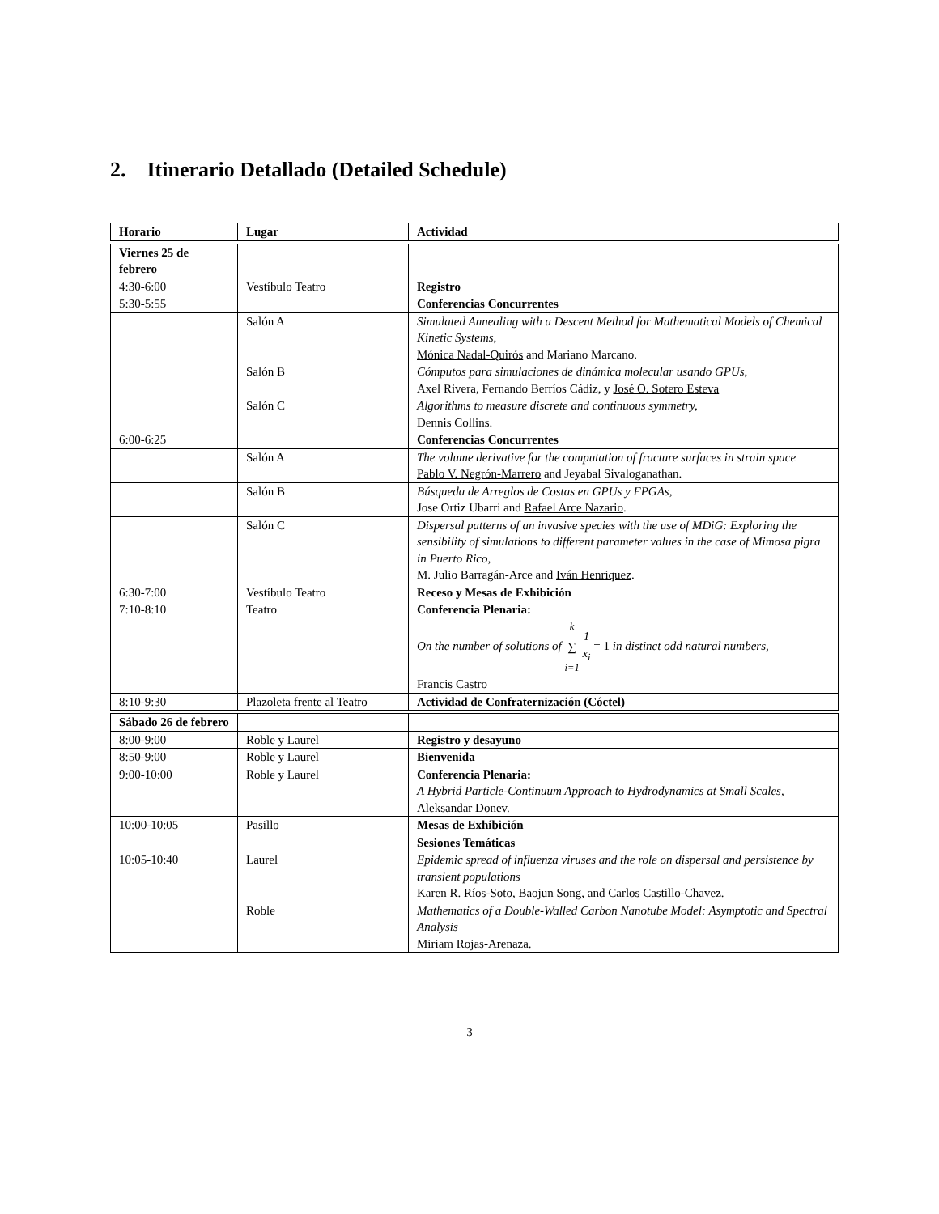2. Itinerario Detallado (Detailed Schedule)
| Horario | Lugar | Actividad |
| --- | --- | --- |
| Viernes 25 de febrero | | |
| 4:30-6:00 | Vestíbulo Teatro | Registro |
| 5:30-5:55 | | Conferencias Concurrentes |
| | Salón A | Simulated Annealing with a Descent Method for Mathematical Models of Chemical Kinetic Systems, Mónica Nadal-Quirós and Mariano Marcano. |
| | Salón B | Cómputos para simulaciones de dinámica molecular usando GPUs, Axel Rivera, Fernando Berríos Cádiz, y José O. Sotero Esteva |
| | Salón C | Algorithms to measure discrete and continuous symmetry, Dennis Collins. |
| 6:00-6:25 | | Conferencias Concurrentes |
| | Salón A | The volume derivative for the computation of fracture surfaces in strain space Pablo V. Negrón-Marrero and Jeyabal Sivaloganathan. |
| | Salón B | Búsqueda de Arreglos de Costas en GPUs y FPGAs, Jose Ortiz Ubarri and Rafael Arce Nazario . |
| | Salón C | Dispersal patterns of an invasive species with the use of MDiG: Exploring the sensibility of simulations to different parameter values in the case of Mimosa pigra in Puerto Rico, M. Julio Barragán-Arce and Iván Henriquez . |
| 6:30-7:00 | Vestíbulo Teatro | Receso y Mesas de Exhibición |
| 7:10-8:10 | Teatro | Conferencia Plenaria: On the number of solutions of <sup>k</sup> ∑ <sub>i=1</sub> 1 x<sub>i</sub> = 1 in distinct odd natural numbers, Francis Castro |
| 8:10-9:30 | Plazoleta frente al Teatro | Actividad de Confraternización (Cóctel) |
| Sábado 26 de febrero | | |
| 8:00-9:00 | Roble y Laurel | Registro y desayuno |
| 8:50-9:00 | Roble y Laurel | Bienvenida |
| 9:00-10:00 | Roble y Laurel | Conferencia Plenaria: A Hybrid Particle-Continuum Approach to Hydrodynamics at Small Scales, Aleksandar Donev. |
| 10:00-10:05 | Pasillo | Mesas de Exhibición |
| | | Sesiones Temáticas |
| 10:05-10:40 | Laurel | Epidemic spread of influenza viruses and the role on dispersal and persistence by transient populations Karen R. Ríos-Soto , Baojun Song, and Carlos Castillo-Chavez. |
| | Roble | Mathematics of a Double-Walled Carbon Nanotube Model: Asymptotic and Spectral Analysis Miriam Rojas-Arenaza. |
3